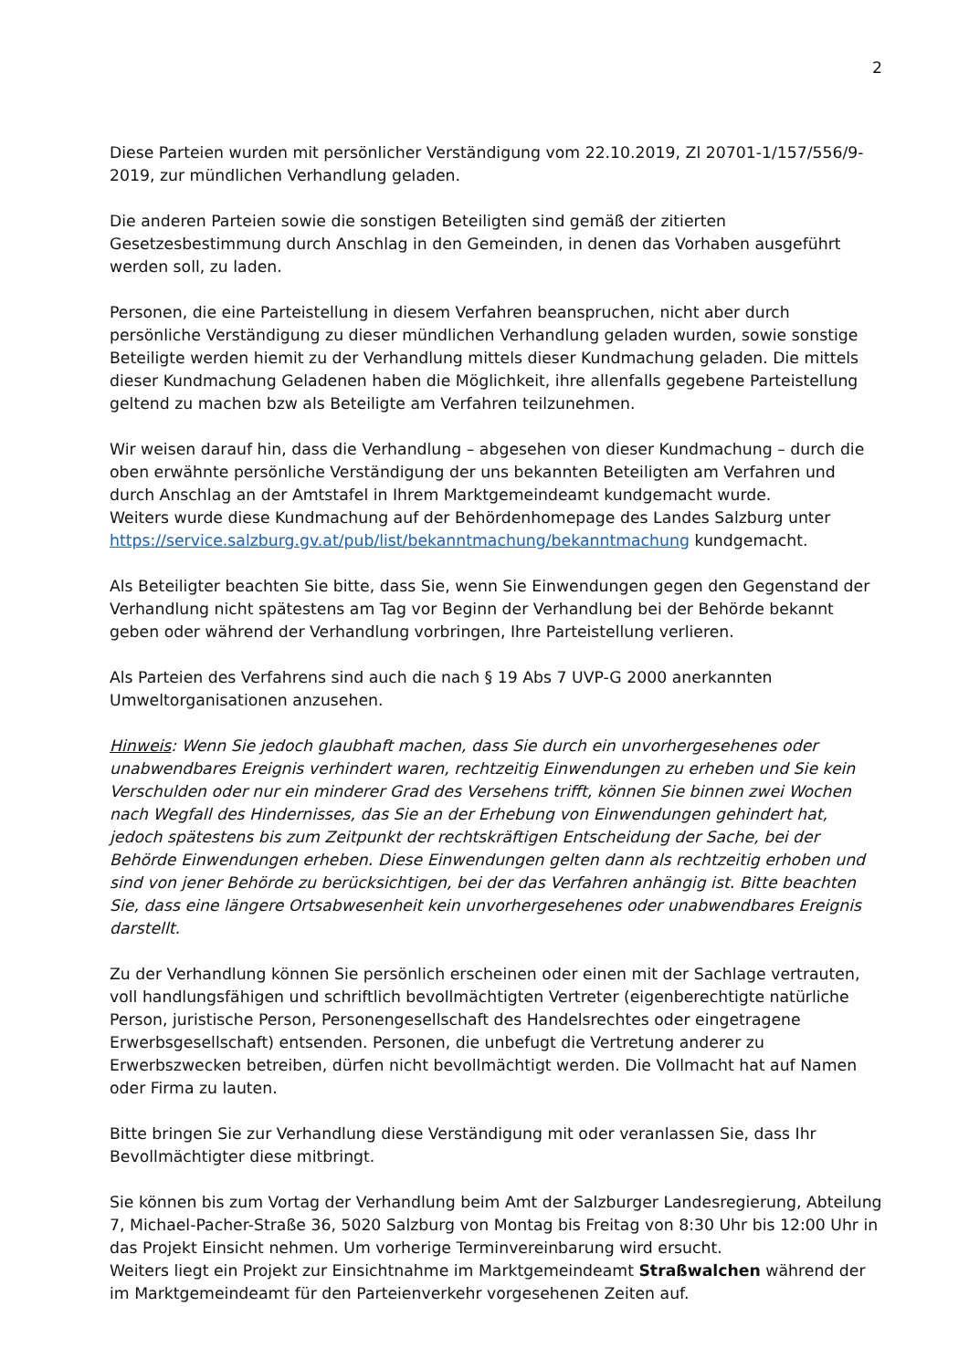2
Diese Parteien wurden mit persönlicher Verständigung vom 22.10.2019, Zl 20701-1/157/556/9-2019, zur mündlichen Verhandlung geladen.
Die anderen Parteien sowie die sonstigen Beteiligten sind gemäß der zitierten Gesetzesbestimmung durch Anschlag in den Gemeinden, in denen das Vorhaben ausgeführt werden soll, zu laden.
Personen, die eine Parteistellung in diesem Verfahren beanspruchen, nicht aber durch persönliche Verständigung zu dieser mündlichen Verhandlung geladen wurden, sowie sonstige Beteiligte werden hiemit zu der Verhandlung mittels dieser Kundmachung geladen. Die mittels dieser Kundmachung Geladenen haben die Möglichkeit, ihre allenfalls gegebene Parteistellung geltend zu machen bzw als Beteiligte am Verfahren teilzunehmen.
Wir weisen darauf hin, dass die Verhandlung – abgesehen von dieser Kundmachung – durch die oben erwähnte persönliche Verständigung der uns bekannten Beteiligten am Verfahren und durch Anschlag an der Amtstafel in Ihrem Marktgemeindeamt kundgemacht wurde.
Weiters wurde diese Kundmachung auf der Behördenhomepage des Landes Salzburg unter https://service.salzburg.gv.at/pub/list/bekanntmachung/bekanntmachung kundgemacht.
Als Beteiligter beachten Sie bitte, dass Sie, wenn Sie Einwendungen gegen den Gegenstand der Verhandlung nicht spätestens am Tag vor Beginn der Verhandlung bei der Behörde bekannt geben oder während der Verhandlung vorbringen, Ihre Parteistellung verlieren.
Als Parteien des Verfahrens sind auch die nach § 19 Abs 7 UVP-G 2000 anerkannten Umweltorganisationen anzusehen.
Hinweis: Wenn Sie jedoch glaubhaft machen, dass Sie durch ein unvorhergesehenes oder unabwendbares Ereignis verhindert waren, rechtzeitig Einwendungen zu erheben und Sie kein Verschulden oder nur ein minderer Grad des Versehens trifft, können Sie binnen zwei Wochen nach Wegfall des Hindernisses, das Sie an der Erhebung von Einwendungen gehindert hat, jedoch spätestens bis zum Zeitpunkt der rechtskräftigen Entscheidung der Sache, bei der Behörde Einwendungen erheben. Diese Einwendungen gelten dann als rechtzeitig erhoben und sind von jener Behörde zu berücksichtigen, bei der das Verfahren anhängig ist. Bitte beachten Sie, dass eine längere Ortsabwesenheit kein unvorhergesehenes oder unabwendbares Ereignis darstellt.
Zu der Verhandlung können Sie persönlich erscheinen oder einen mit der Sachlage vertrauten, voll handlungsfähigen und schriftlich bevollmächtigten Vertreter (eigenberechtigte natürliche Person, juristische Person, Personengesellschaft des Handelsrechtes oder eingetragene Erwerbsgesellschaft) entsenden. Personen, die unbefugt die Vertretung anderer zu Erwerbszwecken betreiben, dürfen nicht bevollmächtigt werden. Die Vollmacht hat auf Namen oder Firma zu lauten.
Bitte bringen Sie zur Verhandlung diese Verständigung mit oder veranlassen Sie, dass Ihr Bevollmächtigter diese mitbringt.
Sie können bis zum Vortag der Verhandlung beim Amt der Salzburger Landesregierung, Abteilung 7, Michael-Pacher-Straße 36, 5020 Salzburg von Montag bis Freitag von 8:30 Uhr bis 12:00 Uhr in das Projekt Einsicht nehmen. Um vorherige Terminvereinbarung wird ersucht.
Weiters liegt ein Projekt zur Einsichtnahme im Marktgemeindeamt Straßwalchen während der im Marktgemeindeamt für den Parteienverkehr vorgesehenen Zeiten auf.